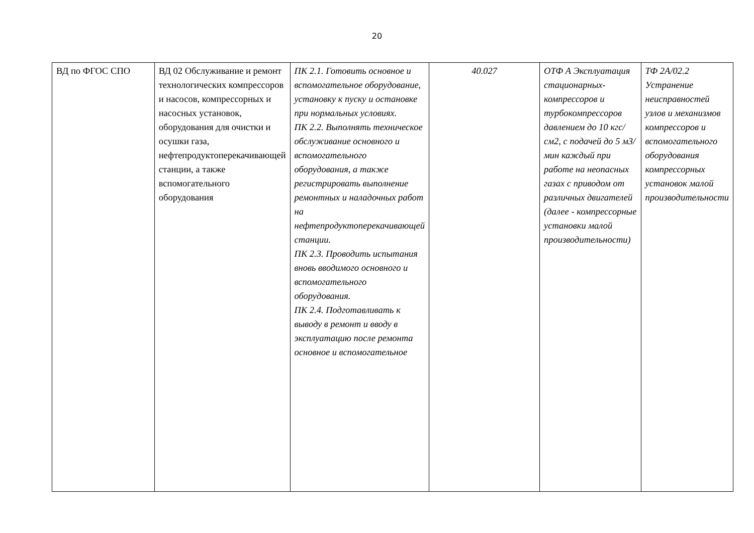20
| ВД по ФГОС СПО | ВД 02 Обслуживание и ремонт технологических компрессоров и насосов, компрессорных и насосных установок, оборудования для очистки и осушки газа, нефтепродуктоперекачивающей станции, а также вспомогательного оборудования | ПК 2.1. Готовить основное и вспомогательное оборудование, установку к пуску и остановке при нормальных условиях. ПК 2.2. Выполнять техническое обслуживание основного и вспомогательного оборудования, а также регистрировать выполнение ремонтных и наладочных работ на нефтепродуктоперекачивающей станции. ПК 2.3. Проводить испытания вновь вводимого основного и вспомогательного оборудования. ПК 2.4. Подготавливать к выводу в ремонт и вводу в эксплуатацию после ремонта основное и вспомогательное | 40.027 | ОТФ А Эксплуатация стационарных-компрессоров и турбокомпрессоров давлением до 10 кгс/см2, с подачей до 5 м3/мин каждый при работе на неопасных газах с приводом от различных двигателей (далее - компрессорные установки малой производительности) | ТФ 2А/02.2 Устранение неисправностей узлов и механизмов компрессоров и вспомогательного оборудования компрессорных установок малой производительности |